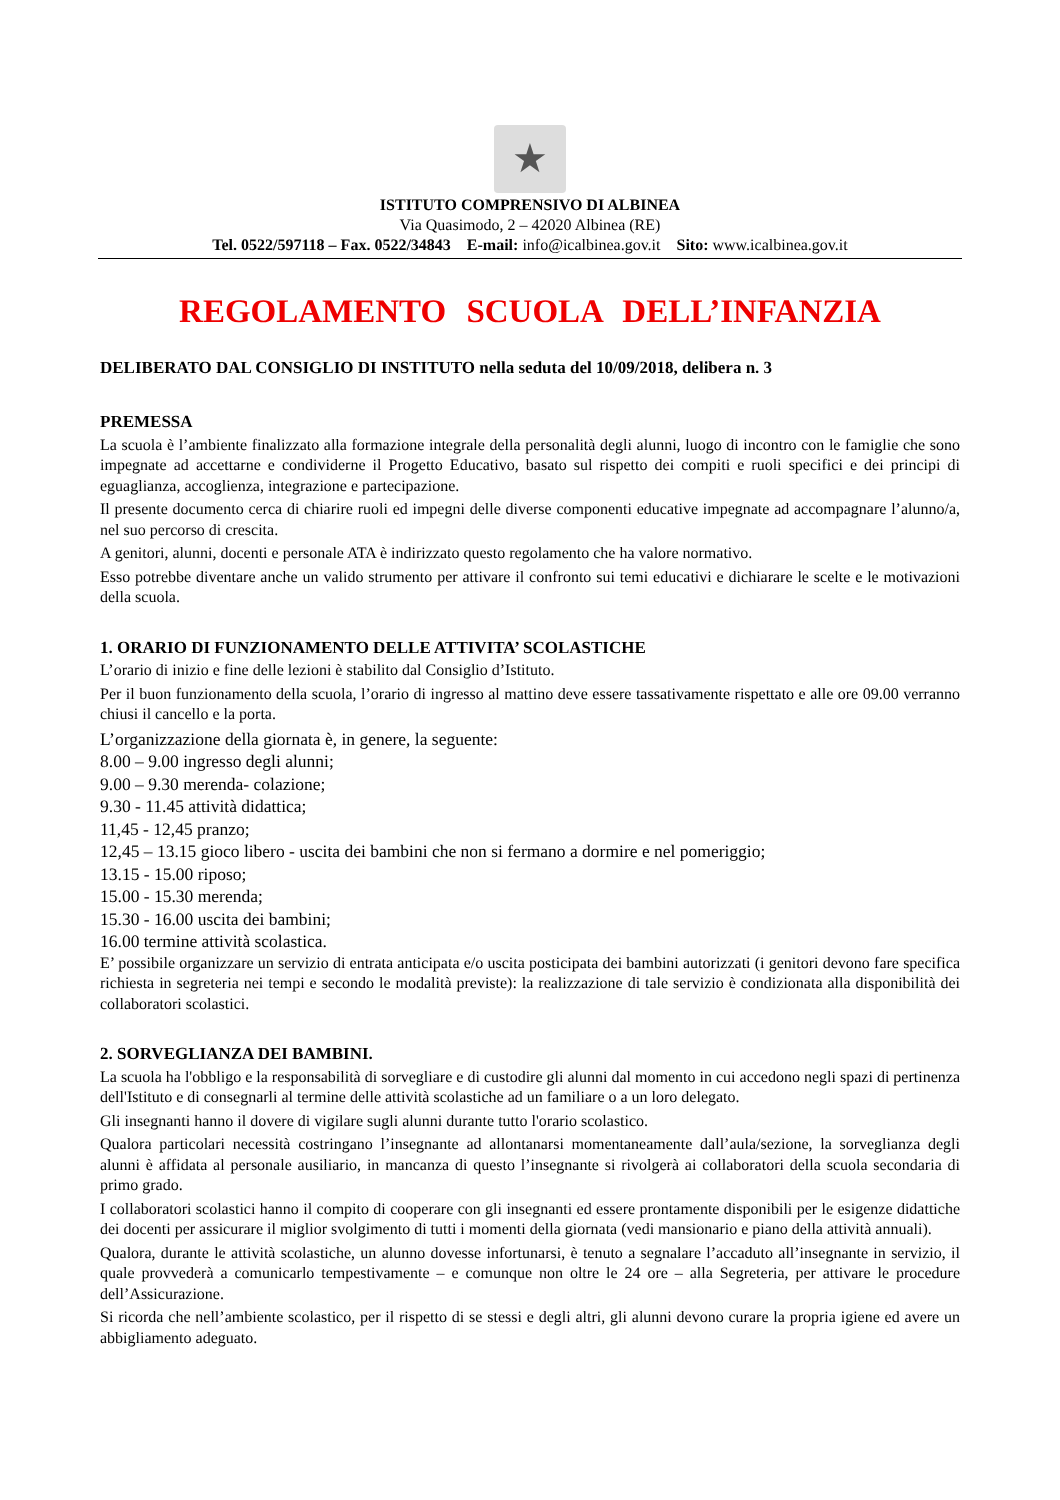★
ISTITUTO COMPRENSIVO DI ALBINEA
Via Quasimodo, 2 – 42020 Albinea (RE)
Tel. 0522/597118 – Fax. 0522/34843 E-mail: info@icalbinea.gov.it Sito: www.icalbinea.gov.it
REGOLAMENTO SCUOLA DELL’INFANZIA
DELIBERATO DAL CONSIGLIO DI INSTITUTO nella seduta del 10/09/2018, delibera n. 3
PREMESSA
La scuola è l’ambiente finalizzato alla formazione integrale della personalità degli alunni, luogo di incontro con le famiglie che sono impegnate ad accettarne e condividerne il Progetto Educativo, basato sul rispetto dei compiti e ruoli specifici e dei principi di eguaglianza, accoglienza, integrazione e partecipazione.
Il presente documento cerca di chiarire ruoli ed impegni delle diverse componenti educative impegnate ad accompagnare l’alunno/a, nel suo percorso di crescita.
A genitori, alunni, docenti e personale ATA è indirizzato questo regolamento che ha valore normativo.
Esso potrebbe diventare anche un valido strumento per attivare il confronto sui temi educativi e dichiarare le scelte e le motivazioni della scuola.
1. ORARIO DI FUNZIONAMENTO DELLE ATTIVITA’ SCOLASTICHE
L’orario di inizio e fine delle lezioni è stabilito dal Consiglio d’Istituto.
Per il buon funzionamento della scuola, l’orario di ingresso al mattino deve essere tassativamente rispettato e alle ore 09.00 verranno chiusi il cancello e la porta.
L’organizzazione della giornata è, in genere, la seguente:
8.00 – 9.00 ingresso degli alunni;
9.00 – 9.30 merenda- colazione;
9.30 - 11.45 attività didattica;
11,45 - 12,45 pranzo;
12,45 – 13.15 gioco libero - uscita dei bambini che non si fermano a dormire e nel pomeriggio;
13.15 - 15.00 riposo;
15.00 - 15.30 merenda;
15.30 - 16.00 uscita dei bambini;
16.00 termine attività scolastica.
E’ possibile organizzare un servizio di entrata anticipata e/o uscita posticipata dei bambini autorizzati (i genitori devono fare specifica richiesta in segreteria nei tempi e secondo le modalità previste): la realizzazione di tale servizio è condizionata alla disponibilità dei collaboratori scolastici.
2. SORVEGLIANZA DEI BAMBINI.
La scuola ha l'obbligo e la responsabilità di sorvegliare e di custodire gli alunni dal momento in cui accedono negli spazi di pertinenza dell'Istituto e di consegnarli al termine delle attività scolastiche ad un familiare o a un loro delegato.
Gli insegnanti hanno il dovere di vigilare sugli alunni durante tutto l'orario scolastico.
Qualora particolari necessità costringano l’insegnante ad allontanarsi momentaneamente dall’aula/sezione, la sorveglianza degli alunni è affidata al personale ausiliario, in mancanza di questo l’insegnante si rivolgerà ai collaboratori della scuola secondaria di primo grado.
I collaboratori scolastici hanno il compito di cooperare con gli insegnanti ed essere prontamente disponibili per le esigenze didattiche dei docenti per assicurare il miglior svolgimento di tutti i momenti della giornata (vedi mansionario e piano della attività annuali).
Qualora, durante le attività scolastiche, un alunno dovesse infortunarsi, è tenuto a segnalare l’accaduto all’insegnante in servizio, il quale provvederà a comunicarlo tempestivamente – e comunque non oltre le 24 ore – alla Segreteria, per attivare le procedure dell’Assicurazione.
Si ricorda che nell’ambiente scolastico, per il rispetto di se stessi e degli altri, gli alunni devono curare la propria igiene ed avere un abbigliamento adeguato.